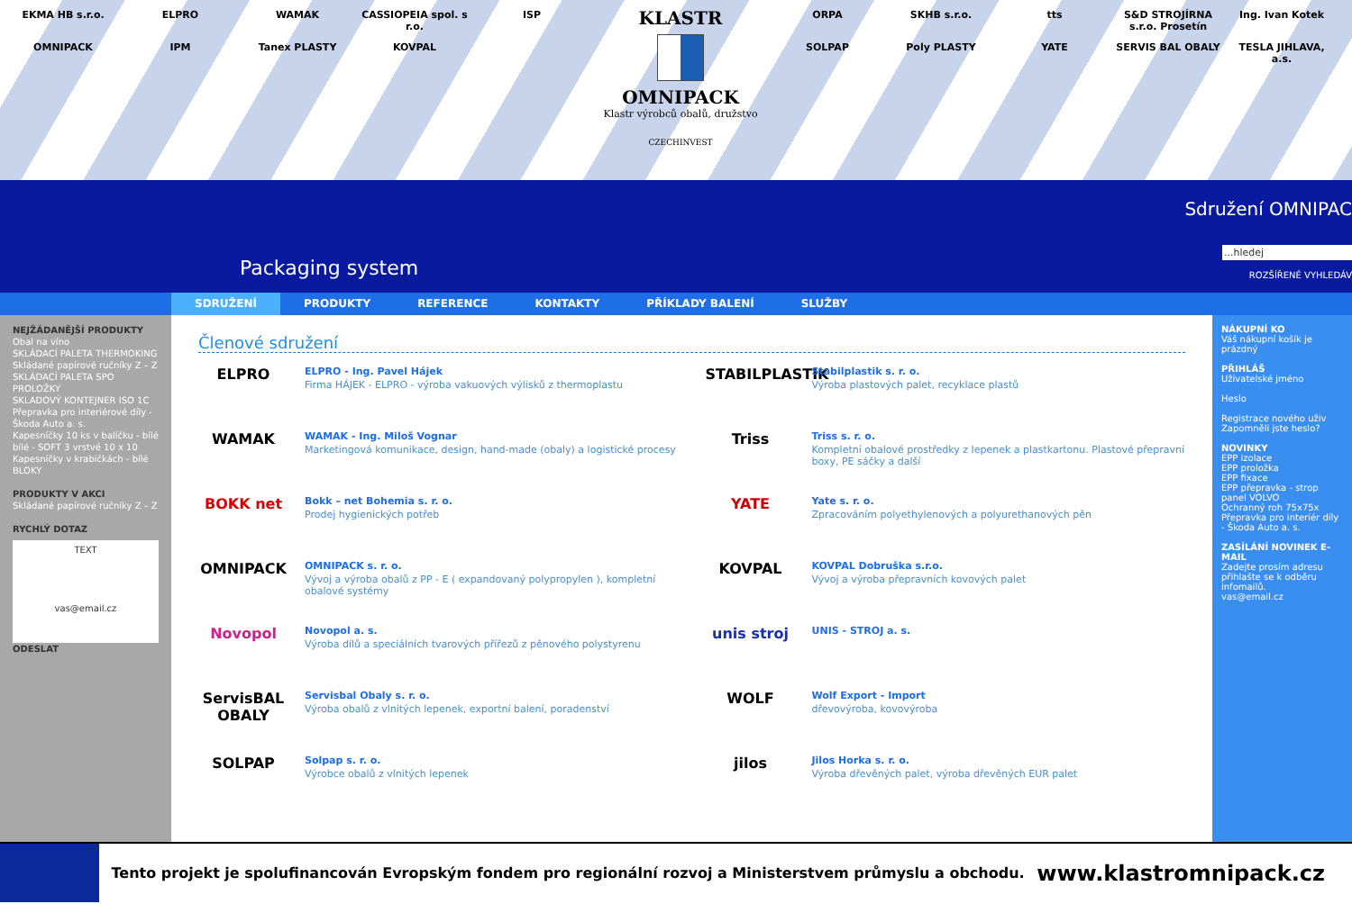EKMA HB s.r.o. ELPRO WAMAK CASSIOPEIA spol. s r.o. ISP OMNIPACK IPM Tanex PLASTY KOVPAL
KLASTR
OMNIPACK
Klastr výrobců obalů, družstvo
CZECHINVEST
ORPA SKHB s.r.o. tts S&D STROJÍRNA s.r.o. Prosetín Ing. Ivan Kotek SOLPAP Poly PLASTY YATE SERVIS BAL OBALY TESLA JIHLAVA, a.s.
Sdružení OMNIPAC
Packaging system
...hledej
ROZŠÍŘENÉ VYHLEDÁV
SDRUŽENÍ PRODUKTY REFERENCE KONTAKTY PŘÍKLADY BALENÍ SLUŽBY
NEJŽÁDANĚJŠÍ PRODUKTY
Obal na víno
SKLÁDACÍ PALETA THERMOKING
Skládané papírové ručníky Z – Z
SKLÁDACÍ PALETA SPO PROLOŽKY
SKLADOVÝ KONTEJNER ISO 1C
Přepravka pro interiérové díly - Škoda Auto a. s.
Kapesníčky 10 ks v balíčku - bílé bílé - SOFT 3 vrstvé 10 x 10
Kapesníčky v krabičkách - bílé
BLOKY
PRODUKTY V AKCI
Skládané papírové ručníky Z – Z
RYCHLÝ DOTAZ
TEXT
vas@email.cz
ODESLAT
Členové sdružení
ELPRO
ELPRO - Ing. Pavel Hájek
Firma HÁJEK - ELPRO - výroba vakuových výlisků z thermoplastu
STABILPLASTIK
Stabilplastik s. r. o.
Výroba plastových palet, recyklace plastů
WAMAK
WAMAK - Ing. Miloš Vognar
Marketingová komunikace, design, hand-made (obaly) a logistické procesy
Triss
Triss s. r. o.
Kompletní obalové prostředky z lepenek a plastkartonu. Plastové přepravní boxy, PE sáčky a další
BOKK net
Bokk – net Bohemia s. r. o.
Prodej hygienických potřeb
YATE
Yate s. r. o.
Zpracováním polyethylenových a polyurethanových pěn
OMNIPACK
OMNIPACK s. r. o.
Vývoj a výroba obalů z PP - E ( expandovaný polypropylen ), kompletní obalové systémy
KOVPAL
KOVPAL Dobruška s.r.o.
Vývoj a výroba přepravních kovových palet
Novopol
Novopol a. s.
Výroba dílů a speciálních tvarových přířezů z pěnového polystyrenu
unis stroj
UNIS - STROJ a. s.
ServisBAL OBALY
Servisbal Obaly s. r. o.
Výroba obalů z vlnitých lepenek, exportní balení, poradenství
WOLF
Wolf Export - Import
dřevovýroba, kovovýroba
SOLPAP
Solpap s. r. o.
Výrobce obalů z vlnitých lepenek
jilos
Jilos Horka s. r. o.
Výroba dřevěných palet, výroba dřevěných EUR palet
NÁKUPNÍ KO
Váš nákupní košík je prázdný
PŘIHLÁŠ
Uživatelské jméno
Heslo
Registrace nového uživ
Zapomněli jste heslo?
NOVINKY
EPP izolace
EPP proložka
EPP fixace
EPP přepravka - strop panel VOLVO
Ochranný roh 75x75x
Přepravka pro interiér díly - Škoda Auto a. s.
ZASÍLÁNÍ NOVINEK E-MAIL
Zadejte prosím adresu přihlašte se k odběru infomailů.
vas@email.cz
Tento projekt je spolufinancován Evropským fondem pro regionální rozvoj a Ministerstvem průmyslu a obchodu.
www.klastromnipack.cz